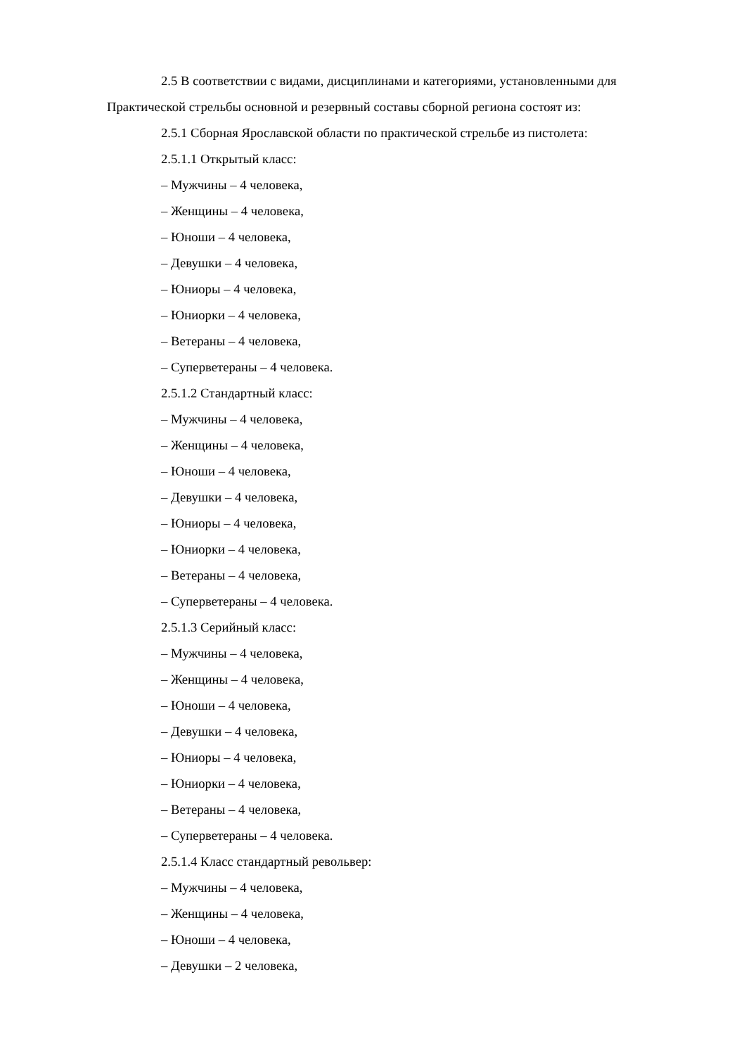2.5 В соответствии с видами, дисциплинами и категориями, установленными для
Практической стрельбы основной и резервный составы сборной региона состоят из:
2.5.1 Сборная Ярославской области по практической стрельбе из пистолета:
2.5.1.1 Открытый класс:
– Мужчины – 4 человека,
– Женщины – 4 человека,
– Юноши – 4 человека,
– Девушки – 4 человека,
– Юниоры – 4 человека,
– Юниорки – 4 человека,
– Ветераны – 4 человека,
– Суперветераны – 4 человека.
2.5.1.2 Стандартный класс:
– Мужчины – 4 человека,
– Женщины – 4 человека,
– Юноши – 4 человека,
– Девушки – 4 человека,
– Юниоры – 4 человека,
– Юниорки – 4 человека,
– Ветераны – 4 человека,
– Суперветераны – 4 человека.
2.5.1.3 Серийный класс:
– Мужчины – 4 человека,
– Женщины – 4 человека,
– Юноши – 4 человека,
– Девушки – 4 человека,
– Юниоры – 4 человека,
– Юниорки – 4 человека,
– Ветераны – 4 человека,
– Суперветераны – 4 человека.
2.5.1.4 Класс стандартный револьвер:
– Мужчины – 4 человека,
– Женщины – 4 человека,
– Юноши – 4 человека,
– Девушки – 2 человека,